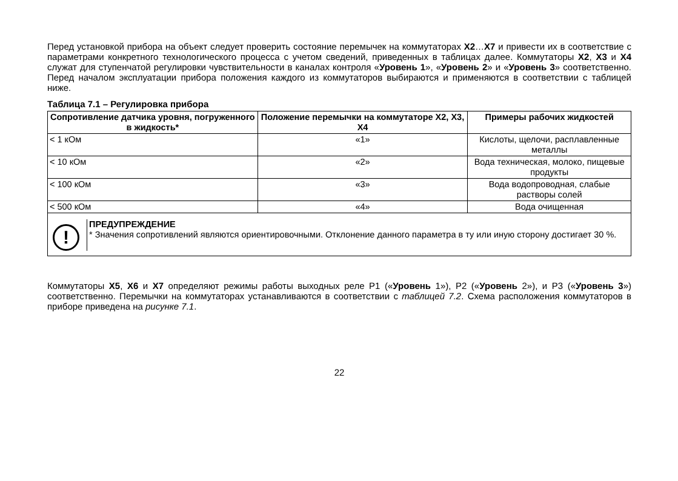Перед установкой прибора на объект следует проверить состояние перемычек на коммутаторах X2…X7 и привести их в соответствие с параметрами конкретного технологического процесса с учетом сведений, приведенных в таблицах далее. Коммутаторы X2, X3 и X4 служат для ступенчатой регулировки чувствительности в каналах контроля «Уровень 1», «Уровень 2» и «Уровень 3» соответственно. Перед началом эксплуатации прибора положения каждого из коммутаторов выбираются и применяются в соответствии с таблицей ниже.
Таблица 7.1 – Регулировка прибора
| Сопротивление датчика уровня, погруженного в жидкость* | Положение перемычки на коммутаторе X2, X3, X4 | Примеры рабочих жидкостей |
| --- | --- | --- |
| < 1 кОм | «1» | Кислоты, щелочи, расплавленные металлы |
| < 10 кОм | «2» | Вода техническая, молоко, пищевые продукты |
| < 100 кОм | «3» | Вода водопроводная, слабые растворы солей |
| < 500 кОм | «4» | Вода очищенная |
!
ПРЕДУПРЕЖДЕНИЕ
* Значения сопротивлений являются ориентировочными. Отклонение данного параметра в ту или иную сторону достигает 30 %.
Коммутаторы X5, X6 и X7 определяют режимы работы выходных реле Р1 («Уровень 1»), Р2 («Уровень 2»), и Р3 («Уровень 3») соответственно. Перемычки на коммутаторах устанавливаются в соответствии с таблицей 7.2. Схема расположения коммутаторов в приборе приведена на рисунке 7.1.
22